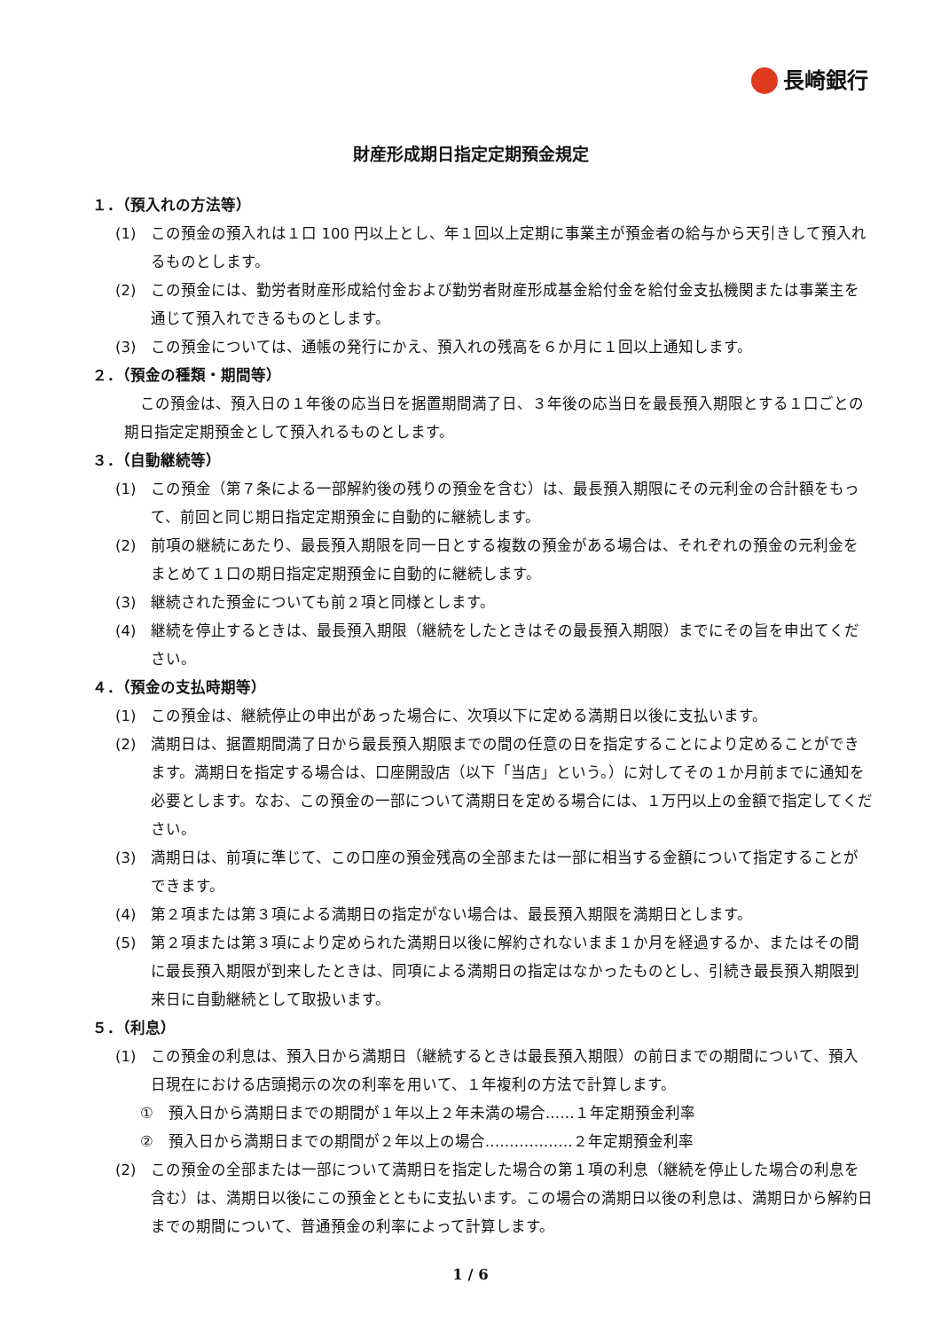長崎銀行
財産形成期日指定定期預金規定
１．（預入れの方法等）
(1)　この預金の預入れは１口 100 円以上とし、年１回以上定期に事業主が預金者の給与から天引きして預入れるものとします。
(2)　この預金には、勤労者財産形成給付金および勤労者財産形成基金給付金を給付金支払機関または事業主を通じて預入れできるものとします。
(3)　この預金については、通帳の発行にかえ、預入れの残高を６か月に１回以上通知します。
２．（預金の種類・期間等）
この預金は、預入日の１年後の応当日を据置期間満了日、３年後の応当日を最長預入期限とする１口ごとの期日指定定期預金として預入れるものとします。
３．（自動継続等）
(1)　この預金（第７条による一部解約後の残りの預金を含む）は、最長預入期限にその元利金の合計額をもって、前回と同じ期日指定定期預金に自動的に継続します。
(2)　前項の継続にあたり、最長預入期限を同一日とする複数の預金がある場合は、それぞれの預金の元利金をまとめて１口の期日指定定期預金に自動的に継続します。
(3)　継続された預金についても前２項と同様とします。
(4)　継続を停止するときは、最長預入期限（継続をしたときはその最長預入期限）までにその旨を申出てください。
４．（預金の支払時期等）
(1)　この預金は、継続停止の申出があった場合に、次項以下に定める満期日以後に支払います。
(2)　満期日は、据置期間満了日から最長預入期限までの間の任意の日を指定することにより定めることができます。満期日を指定する場合は、口座開設店（以下「当店」という。）に対してその１か月前までに通知を必要とします。なお、この預金の一部について満期日を定める場合には、１万円以上の金額で指定してください。
(3)　満期日は、前項に準じて、この口座の預金残高の全部または一部に相当する金額について指定することができます。
(4)　第２項または第３項による満期日の指定がない場合は、最長預入期限を満期日とします。
(5)　第２項または第３項により定められた満期日以後に解約されないまま１か月を経過するか、またはその間に最長預入期限が到来したときは、同項による満期日の指定はなかったものとし、引続き最長預入期限到来日に自動継続として取扱います。
５．（利息）
(1)　この預金の利息は、預入日から満期日（継続するときは最長預入期限）の前日までの期間について、預入日現在における店頭掲示の次の利率を用いて、１年複利の方法で計算します。
①　預入日から満期日までの期間が１年以上２年未満の場合……１年定期預金利率
②　預入日から満期日までの期間が２年以上の場合………………２年定期預金利率
(2)　この預金の全部または一部について満期日を指定した場合の第１項の利息（継続を停止した場合の利息を含む）は、満期日以後にこの預金とともに支払います。この場合の満期日以後の利息は、満期日から解約日までの期間について、普通預金の利率によって計算します。
1 / 6